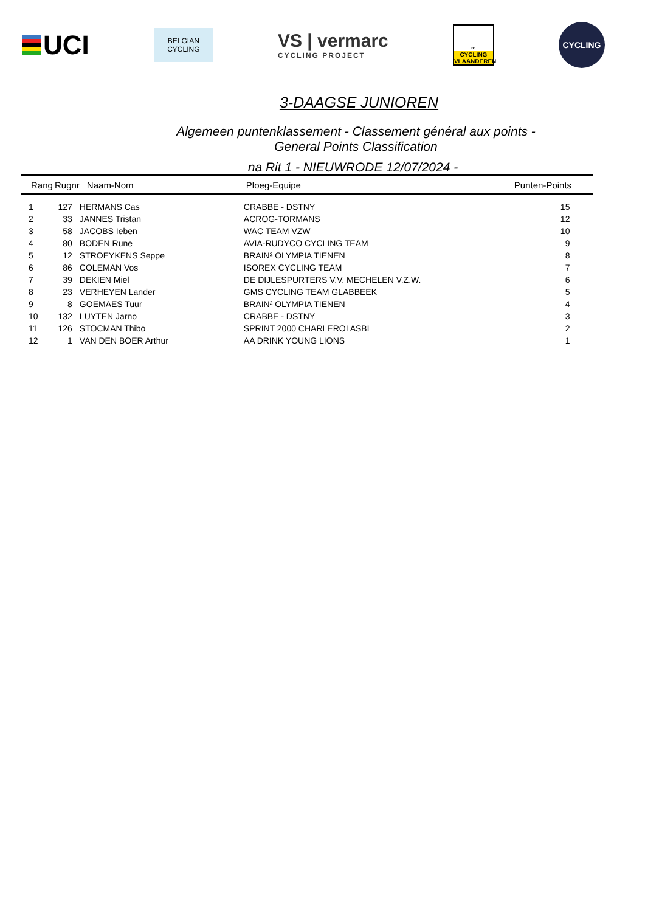UCI
BELGIAN
CYCLING
VS | vermarc
CYCLING PROJECT
∞
CYCLING
VLAANDEREN
CYCLING
3-DAAGSE JUNIOREN
Algemeen puntenklassement - Classement général aux points -
General Points Classification
na Rit 1 - NIEUWRODE 12/07/2024 -
| Rang | Rugnr | Naam-Nom | Ploeg-Equipe | Punten-Points |
| --- | --- | --- | --- | --- |
| 1 | 127 | HERMANS Cas | CRABBE - DSTNY | 15 |
| 2 | 33 | JANNES Tristan | ACROG-TORMANS | 12 |
| 3 | 58 | JACOBS Ieben | WAC TEAM VZW | 10 |
| 4 | 80 | BODEN Rune | AVIA-RUDYCO CYCLING TEAM | 9 |
| 5 | 12 | STROEYKENS Seppe | BRAIN² OLYMPIA TIENEN | 8 |
| 6 | 86 | COLEMAN Vos | ISOREX CYCLING TEAM | 7 |
| 7 | 39 | DEKIEN Miel | DE DIJLESPURTERS V.V. MECHELEN V.Z.W. | 6 |
| 8 | 23 | VERHEYEN Lander | GMS CYCLING TEAM GLABBEEK | 5 |
| 9 | 8 | GOEMAES Tuur | BRAIN² OLYMPIA TIENEN | 4 |
| 10 | 132 | LUYTEN Jarno | CRABBE - DSTNY | 3 |
| 11 | 126 | STOCMAN Thibo | SPRINT 2000 CHARLEROI ASBL | 2 |
| 12 | 1 | VAN DEN BOER Arthur | AA DRINK YOUNG LIONS | 1 |